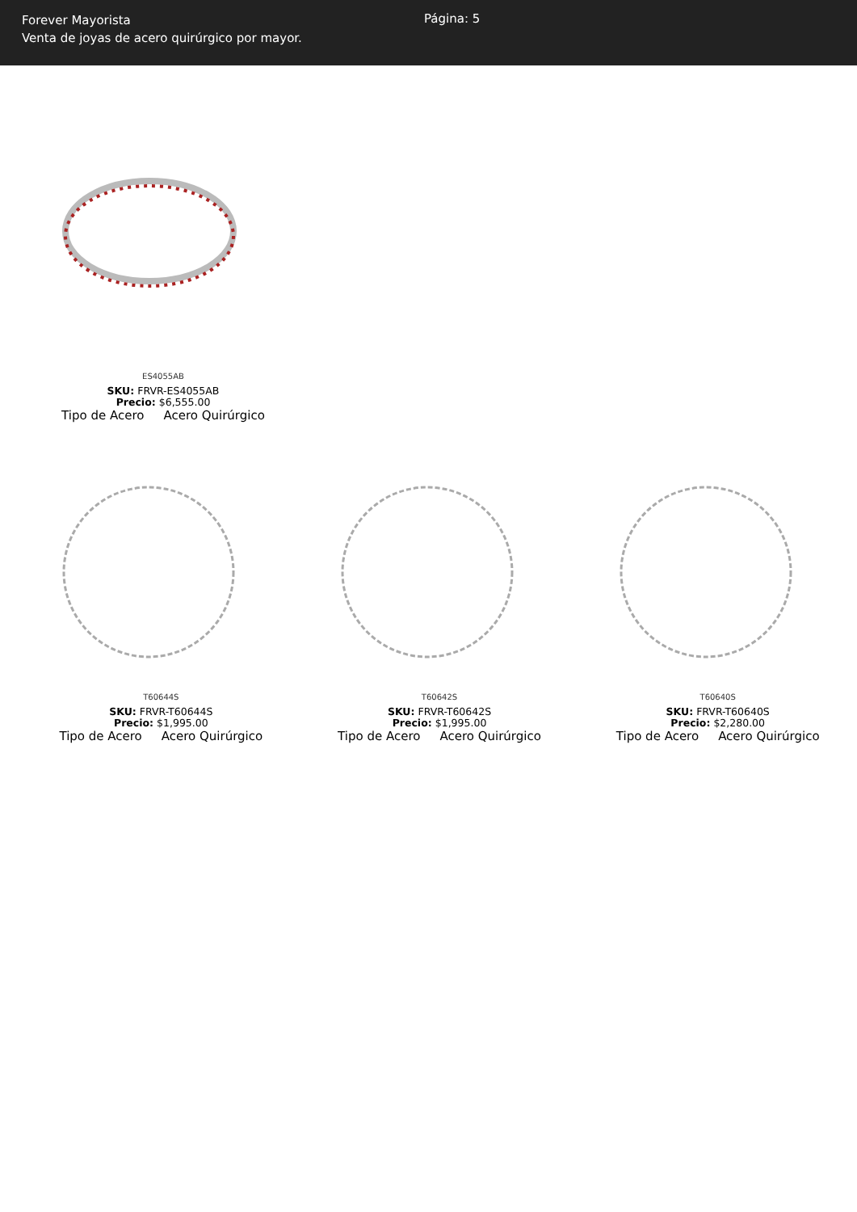Forever Mayorista
Venta de joyas de acero quirúrgico por mayor.
Página: 5
ES4055AB
SKU: FRVR-ES4055AB
Precio: $6,555.00
Tipo de Acero Acero Quirúrgico
T60644S
SKU: FRVR-T60644S
Precio: $1,995.00
Tipo de Acero Acero Quirúrgico
T60642S
SKU: FRVR-T60642S
Precio: $1,995.00
Tipo de Acero Acero Quirúrgico
T60640S
SKU: FRVR-T60640S
Precio: $2,280.00
Tipo de Acero Acero Quirúrgico